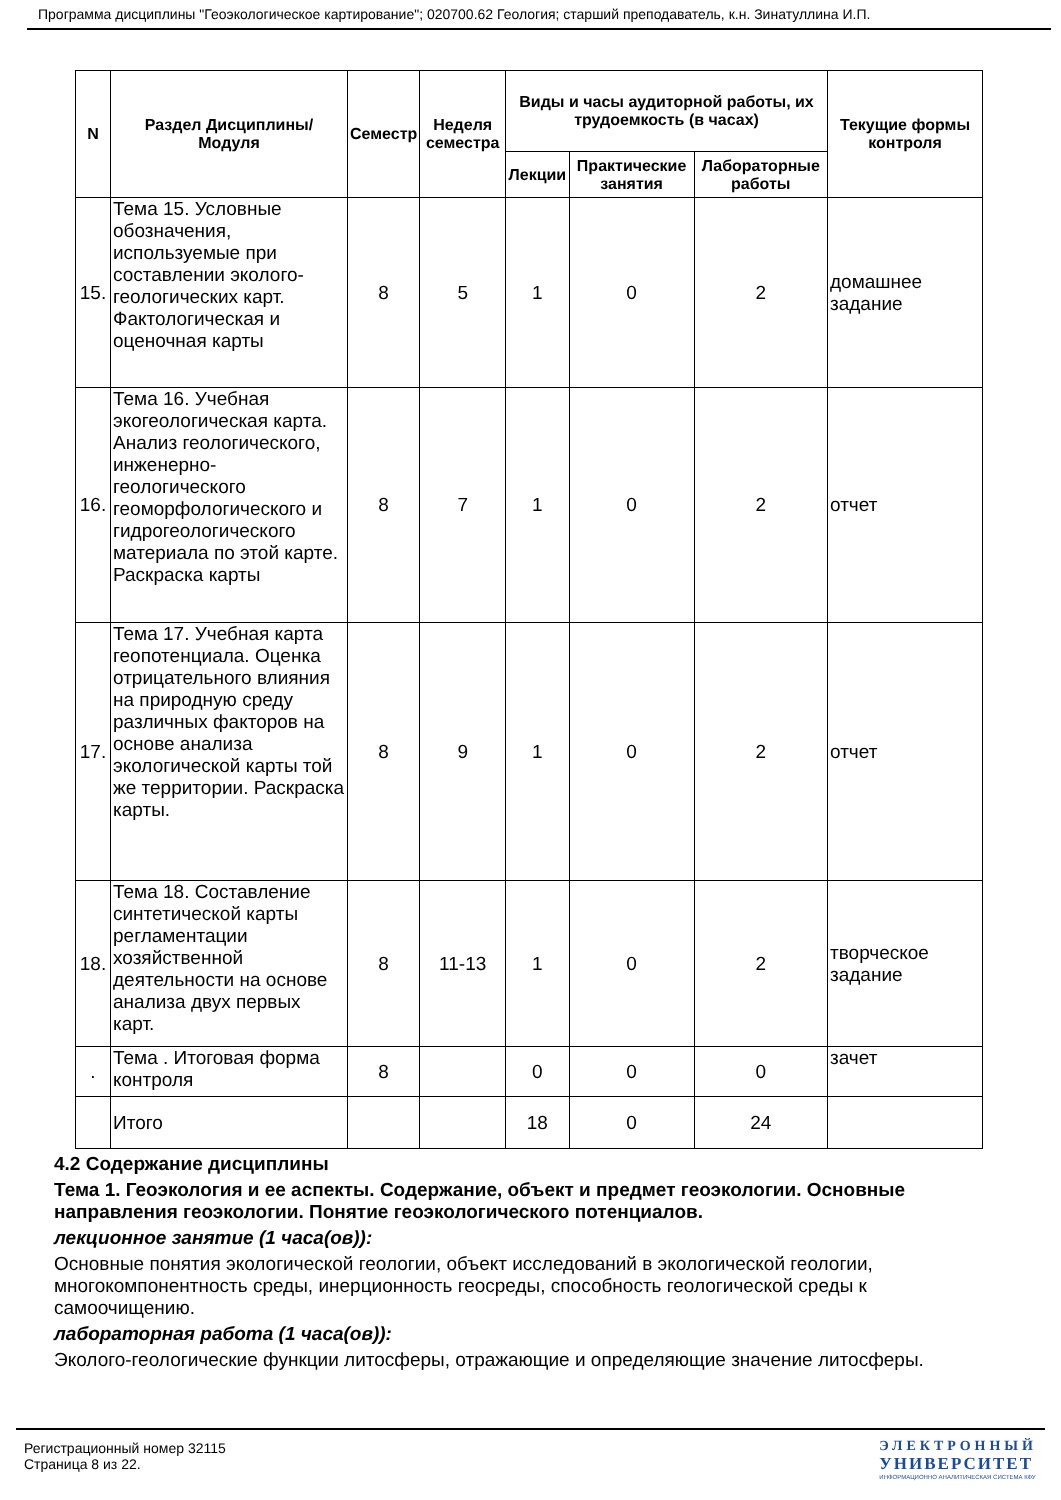Программа дисциплины "Геоэкологическое картирование"; 020700.62 Геология; старший преподаватель, к.н. Зинатуллина И.П.
| N | Раздел Дисциплины/ Модуля | Семестр | Неделя семестра | Виды и часы аудиторной работы, их трудоемкость (в часах) | | | Текущие формы контроля |
| --- | --- | --- | --- | --- | --- | --- | --- |
| | | | | Лекции | Практические занятия | Лабораторные работы | |
| 15. | Тема 15. Условные обозначения, используемые при составлении эколого-геологических карт. Фактологическая и оценочная карты | 8 | 5 | 1 | 0 | 2 | домашнее задание |
| 16. | Тема 16. Учебная экогеологическая карта. Анализ геологического, инженерно-геологического геоморфологического и гидрогеологического материала по этой карте. Раскраска карты | 8 | 7 | 1 | 0 | 2 | отчет |
| 17. | Тема 17. Учебная карта геопотенциала. Оценка отрицательного влияния на природную среду различных факторов на основе анализа экологической карты той же территории. Раскраска карты. | 8 | 9 | 1 | 0 | 2 | отчет |
| 18. | Тема 18. Составление синтетической карты регламентации хозяйственной деятельности на основе анализа двух первых карт. | 8 | 11-13 | 1 | 0 | 2 | творческое задание |
| . | Тема . Итоговая форма контроля | 8 | | 0 | 0 | 0 | зачет |
| | Итого | | | 18 | 0 | 24 | |
4.2 Содержание дисциплины
Тема 1. Геоэкология и ее аспекты. Содержание, объект и предмет геоэкологии. Основные направления геоэкологии. Понятие геоэкологического потенциалов.
лекционное занятие (1 часа(ов)):
Основные понятия экологической геологии, объект исследований в экологической геологии, многокомпонентность среды, инерционность геосреды, способность геологической среды к самоочищению.
лабораторная работа (1 часа(ов)):
Эколого-геологические функции литосферы, отражающие и определяющие значение литосферы.
Регистрационный номер 32115
Страница 8 из 22.
ЭЛЕКТРОННЫЙ
УНИВЕРСИТЕТ
ИНФОРМАЦИОННО АНАЛИТИЧЕСКАЯ СИСТЕМА КФУ